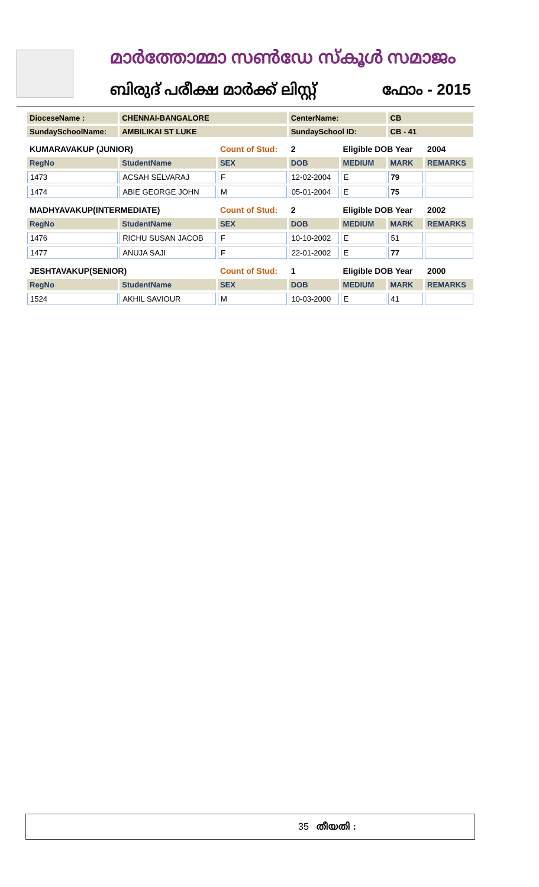മാർത്തോമ്മാ സൺഡേ സ്കൂൾ സമാജം
ബിരുദ് പരീക്ഷ മാർക്ക് ലിസ്റ്റ് ഫോം - 2015
| DioceseName : | CHENNAI-BANGALORE | | CenterName: | | CB | |
| SundaySchoolName: | AMBILIKAI ST LUKE | | SundaySchool ID: | | CB - 41 | |
| KUMARAVAKUP (JUNIOR) | | Count of Stud: | 2 | Eligible DOB Year | | 2004 |
| RegNo | StudentName | SEX | DOB | MEDIUM | MARK | REMARKS |
| 1473 | ACSAH SELVARAJ | F | 12-02-2004 | E | 79 | |
| 1474 | ABIE GEORGE JOHN | M | 05-01-2004 | E | 75 | |
| MADHYAVAKUP(INTERMEDIATE) | | Count of Stud: | 2 | Eligible DOB Year | | 2002 |
| RegNo | StudentName | SEX | DOB | MEDIUM | MARK | REMARKS |
| 1476 | RICHU SUSAN JACOB | F | 10-10-2002 | E | 51 | |
| 1477 | ANUJA SAJI | F | 22-01-2002 | E | 77 | |
| JESHTAVAKUP(SENIOR) | | Count of Stud: | 1 | Eligible DOB Year | | 2000 |
| RegNo | StudentName | SEX | DOB | MEDIUM | MARK | REMARKS |
| 1524 | AKHIL SAVIOUR | M | 10-03-2000 | E | 41 | |
35 തീയതി :